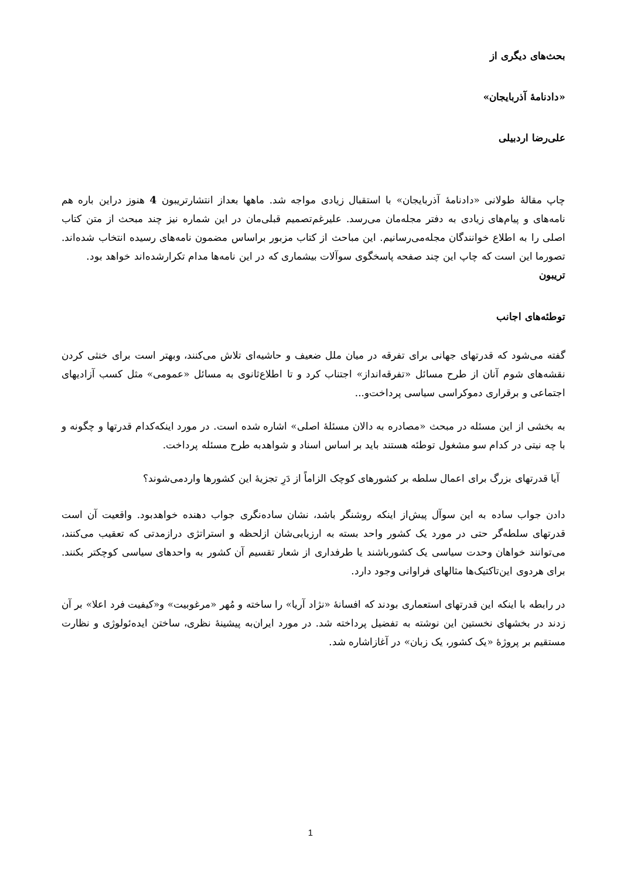بحث‌های دیگری از
«دادنامهٔ آذربایجان»
علی‌رضا اردبیلی
چاپ مقالهٔ طولانی «دادنامهٔ آذربایجان» با استقبال زیادی مواجه شد. ماهها بعداز انتشارتریبون 4 هنوز دراین باره هم نامه‌های و پیام‌های زیادی به دفتر مجله‌مان می‌رسد. علیرغم‌تصمیم قبلی‌مان در این شماره نیز چند مبحث از متن کتاب اصلی را به اطلاع خوانندگان مجله‌می‌رسانیم. این مباحث از کتاب مزبور براساس مضمون نامه‌های رسیده انتخاب شده‌اند. تصورما این است که چاپ این چند صفحه پاسخگوی سوآلات بیشماری که در این نامه‌ها مدام تکرارشده‌اند خواهد بود.
تریبون
توطئه‌های اجانب
گفته می‌شود که قدرتهای جهانی برای تفرقه در میان ملل ضعیف و حاشیه‌ای تلاش می‌کنند، وبهتر است برای خنثی کردن نقشه‌های شوم آنان از طرح مسائل «تفرقه‌انداز» اجتناب کرد و تا اطلاع‌ثانوی به مسائل «عمومی» مثل کسب آزادیهای اجتماعی و برقراری دموکراسی سیاسی پرداخت‌و...
به بخشی از این مسئله در مبحث «مصادره به دالان مسئلهٔ اصلی» اشاره شده است. در مورد اینکه‌کدام قدرتها و چگونه و با چه نیتی در کدام سو مشغول توطئه هستند باید بر اساس اسناد و شواهدبه طرح مسئله پرداخت.
آیا قدرتهای بزرگ برای اعمال سلطه بر کشورهای کوچک الزاماً از دَرِ تجزیهٔ این کشورها واردمی‌شوند؟
دادن جواب ساده به این سوآل پیش‌از اینکه روشنگر باشد، نشان ساده‌نگری جواب دهنده خواهدبود. واقعیت آن است قدرتهای سلطه‌گر حتی در مورد یک کشور واحد بسته به ارزیابی‌شان ازلحظه و استراتژی درازمدتی که تعقیب می‌کنند، می‌توانند خواهان وحدت سیاسی یک کشورباشند یا طرفداری از شعار تقسیم آن کشور به واحدهای سیاسی کوچکتر بکنند. برای هردوی این‌تاکتیک‌ها مثالهای فراوانی وجود دارد.
در رابطه با اینکه این قدرتهای استعماری بودند که افسانهٔ «نژاد آریا» را ساخته و مُهر «مرغوبیت» و«کیفیت فرد اعلا» بر آن زدند در بخشهای نخستین این نوشته به تفضیل پرداخته شد. در مورد ایران‌به پیشینهٔ نظری، ساختن ایده‌ئولوژی و نظارت مستقیم بر پروژهٔ «یک کشور، یک زبان» در آغازاشاره شد.
1